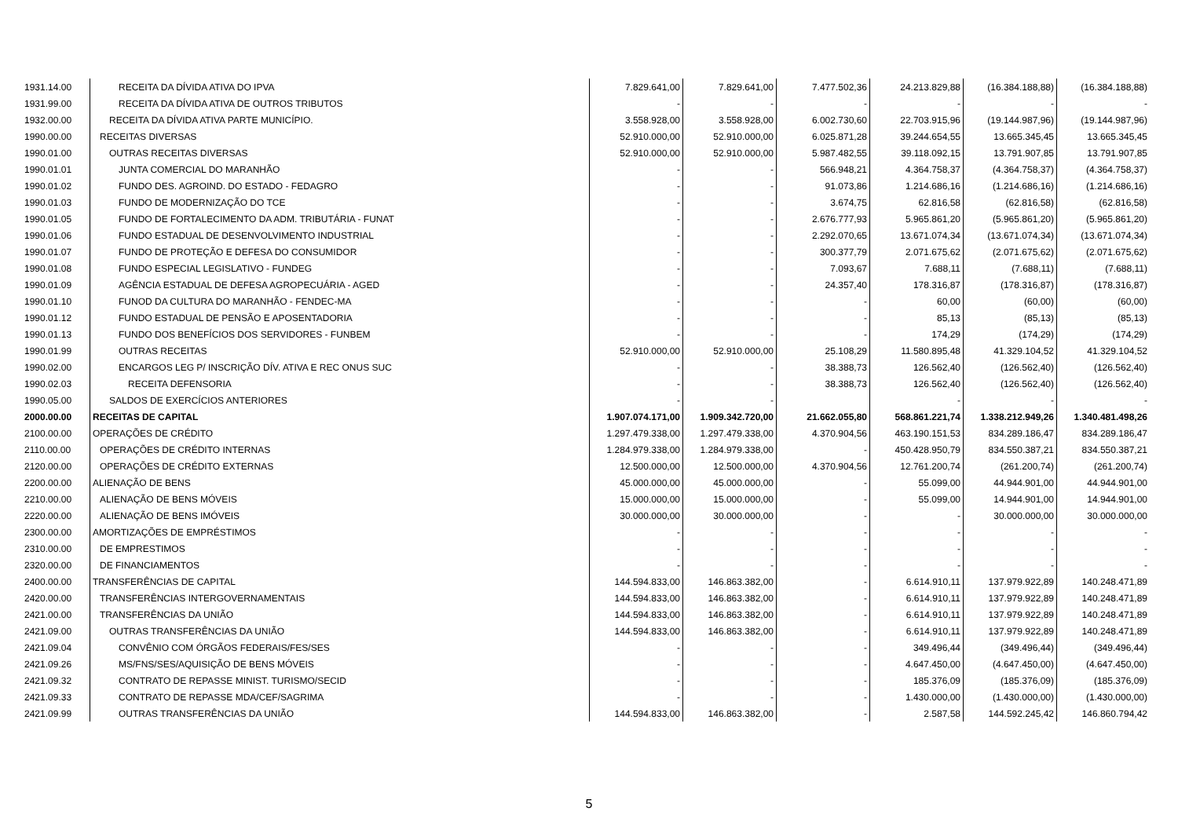| 1931.14.00 | RECEITA DA DÍVIDA ATIVA DO IPVA | 7.829.641,00 | 7.829.641,00 | 7.477.502,36 | 24.213.829,88 | (16.384.188,88) | (16.384.188,88) |
| 1931.99.00 | RECEITA DA DÍVIDA ATIVA DE OUTROS TRIBUTOS | - | - | - | - | - | - |
| 1932.00.00 | RECEITA DA DÍVIDA ATIVA PARTE MUNICÍPIO. | 3.558.928,00 | 3.558.928,00 | 6.002.730,60 | 22.703.915,96 | (19.144.987,96) | (19.144.987,96) |
| 1990.00.00 | RECEITAS DIVERSAS | 52.910.000,00 | 52.910.000,00 | 6.025.871,28 | 39.244.654,55 | 13.665.345,45 | 13.665.345,45 |
| 1990.01.00 | OUTRAS RECEITAS DIVERSAS | 52.910.000,00 | 52.910.000,00 | 5.987.482,55 | 39.118.092,15 | 13.791.907,85 | 13.791.907,85 |
| 1990.01.01 | JUNTA COMERCIAL DO MARANHÃO | - | - | 566.948,21 | 4.364.758,37 | (4.364.758,37) | (4.364.758,37) |
| 1990.01.02 | FUNDO DES. AGROIND. DO ESTADO - FEDAGRO | - | - | 91.073,86 | 1.214.686,16 | (1.214.686,16) | (1.214.686,16) |
| 1990.01.03 | FUNDO DE MODERNIZAÇÃO DO TCE | - | - | 3.674,75 | 62.816,58 | (62.816,58) | (62.816,58) |
| 1990.01.05 | FUNDO DE FORTALECIMENTO DA ADM. TRIBUTÁRIA - FUNAT | - | - | 2.676.777,93 | 5.965.861,20 | (5.965.861,20) | (5.965.861,20) |
| 1990.01.06 | FUNDO ESTADUAL DE DESENVOLVIMENTO INDUSTRIAL | - | - | 2.292.070,65 | 13.671.074,34 | (13.671.074,34) | (13.671.074,34) |
| 1990.01.07 | FUNDO DE PROTEÇÃO E DEFESA DO CONSUMIDOR | - | - | 300.377,79 | 2.071.675,62 | (2.071.675,62) | (2.071.675,62) |
| 1990.01.08 | FUNDO ESPECIAL LEGISLATIVO - FUNDEG | - | - | 7.093,67 | 7.688,11 | (7.688,11) | (7.688,11) |
| 1990.01.09 | AGÊNCIA ESTADUAL DE DEFESA AGROPECUÁRIA - AGED | - | - | 24.357,40 | 178.316,87 | (178.316,87) | (178.316,87) |
| 1990.01.10 | FUNOD DA CULTURA DO MARANHÃO - FENDEC-MA | - | - | - | 60,00 | (60,00) | (60,00) |
| 1990.01.12 | FUNDO ESTADUAL DE PENSÃO E APOSENTADORIA | - | - | - | 85,13 | (85,13) | (85,13) |
| 1990.01.13 | FUNDO DOS BENEFÍCIOS DOS SERVIDORES - FUNBEM | - | - | - | 174,29 | (174,29) | (174,29) |
| 1990.01.99 | OUTRAS RECEITAS | 52.910.000,00 | 52.910.000,00 | 25.108,29 | 11.580.895,48 | 41.329.104,52 | 41.329.104,52 |
| 1990.02.00 | ENCARGOS LEG P/ INSCRIÇÃO DÍV. ATIVA E REC ONUS SUC | - | - | 38.388,73 | 126.562,40 | (126.562,40) | (126.562,40) |
| 1990.02.03 | RECEITA DEFENSORIA | - | - | 38.388,73 | 126.562,40 | (126.562,40) | (126.562,40) |
| 1990.05.00 | SALDOS DE EXERCÍCIOS ANTERIORES | - | - | | - | - | - |
| 2000.00.00 | RECEITAS DE CAPITAL | 1.907.074.171,00 | 1.909.342.720,00 | 21.662.055,80 | 568.861.221,74 | 1.338.212.949,26 | 1.340.481.498,26 |
| 2100.00.00 | OPERAÇÕES DE CRÉDITO | 1.297.479.338,00 | 1.297.479.338,00 | 4.370.904,56 | 463.190.151,53 | 834.289.186,47 | 834.289.186,47 |
| 2110.00.00 | OPERAÇÕES DE CRÉDITO INTERNAS | 1.284.979.338,00 | 1.284.979.338,00 | - | 450.428.950,79 | 834.550.387,21 | 834.550.387,21 |
| 2120.00.00 | OPERAÇÕES DE CRÉDITO EXTERNAS | 12.500.000,00 | 12.500.000,00 | 4.370.904,56 | 12.761.200,74 | (261.200,74) | (261.200,74) |
| 2200.00.00 | ALIENAÇÃO DE BENS | 45.000.000,00 | 45.000.000,00 | - | 55.099,00 | 44.944.901,00 | 44.944.901,00 |
| 2210.00.00 | ALIENAÇÃO DE BENS MÓVEIS | 15.000.000,00 | 15.000.000,00 | - | 55.099,00 | 14.944.901,00 | 14.944.901,00 |
| 2220.00.00 | ALIENAÇÃO DE BENS IMÓVEIS | 30.000.000,00 | 30.000.000,00 | - | - | 30.000.000,00 | 30.000.000,00 |
| 2300.00.00 | AMORTIZAÇÕES DE EMPRÉSTIMOS | - | - | - | - | - | - |
| 2310.00.00 | DE EMPRESTIMOS | - | - | - | - | - | - |
| 2320.00.00 | DE FINANCIAMENTOS | - | - | - | - | - | - |
| 2400.00.00 | TRANSFERÊNCIAS DE CAPITAL | 144.594.833,00 | 146.863.382,00 | - | 6.614.910,11 | 137.979.922,89 | 140.248.471,89 |
| 2420.00.00 | TRANSFERÊNCIAS INTERGOVERNAMENTAIS | 144.594.833,00 | 146.863.382,00 | - | 6.614.910,11 | 137.979.922,89 | 140.248.471,89 |
| 2421.00.00 | TRANSFERÊNCIAS DA UNIÃO | 144.594.833,00 | 146.863.382,00 | - | 6.614.910,11 | 137.979.922,89 | 140.248.471,89 |
| 2421.09.00 | OUTRAS TRANSFERÊNCIAS DA UNIÃO | 144.594.833,00 | 146.863.382,00 | - | 6.614.910,11 | 137.979.922,89 | 140.248.471,89 |
| 2421.09.04 | CONVÊNIO COM ÓRGÃOS FEDERAIS/FES/SES | - | - | - | 349.496,44 | (349.496,44) | (349.496,44) |
| 2421.09.26 | MS/FNS/SES/AQUISIÇÃO DE BENS MÓVEIS | - | - | - | 4.647.450,00 | (4.647.450,00) | (4.647.450,00) |
| 2421.09.32 | CONTRATO DE REPASSE MINIST. TURISMO/SECID | - | - | - | 185.376,09 | (185.376,09) | (185.376,09) |
| 2421.09.33 | CONTRATO DE REPASSE MDA/CEF/SAGRIMA | - | - | - | 1.430.000,00 | (1.430.000,00) | (1.430.000,00) |
| 2421.09.99 | OUTRAS TRANSFERÊNCIAS DA UNIÃO | 144.594.833,00 | 146.863.382,00 | - | 2.587,58 | 144.592.245,42 | 146.860.794,42 |
5